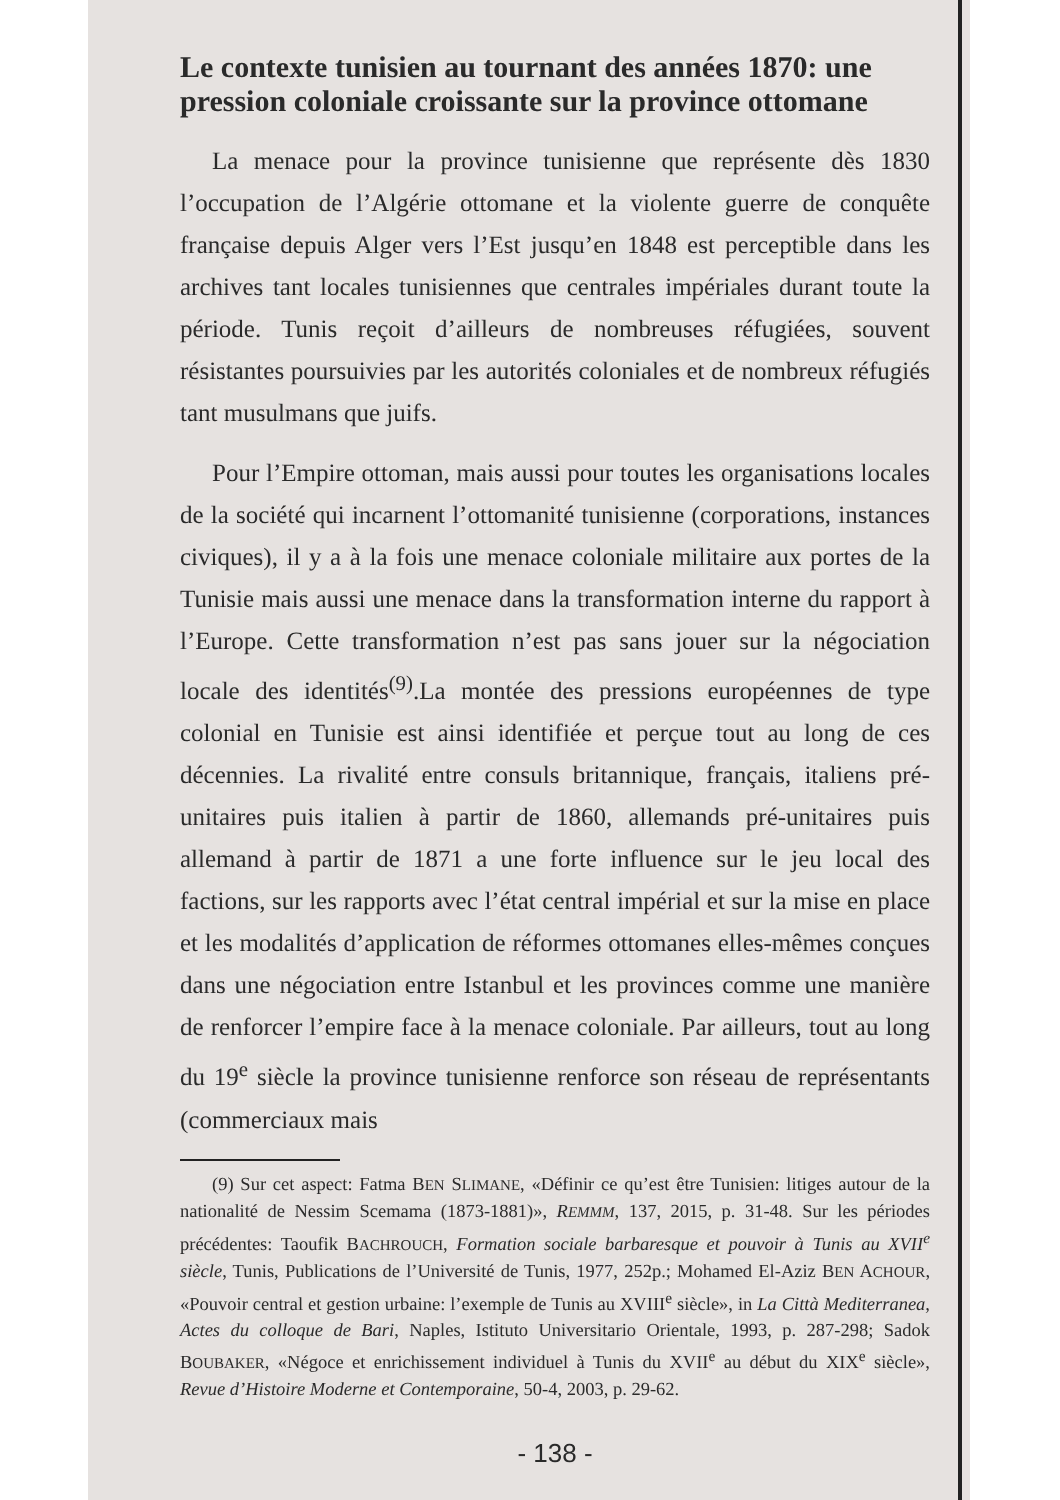Le contexte tunisien au tournant des années 1870: une pression coloniale croissante sur la province ottomane
La menace pour la province tunisienne que représente dès 1830 l’occupation de l’Algérie ottomane et la violente guerre de conquête française depuis Alger vers l’Est jusqu’en 1848 est perceptible dans les archives tant locales tunisiennes que centrales impériales durant toute la période. Tunis reçoit d’ailleurs de nombreuses réfugiées, souvent résistantes poursuivies par les autorités coloniales et de nombreux réfugiés tant musulmans que juifs.
Pour l’Empire ottoman, mais aussi pour toutes les organisations locales de la société qui incarnent l’ottomanité tunisienne (corporations, instances civiques), il y a à la fois une menace coloniale militaire aux portes de la Tunisie mais aussi une menace dans la transformation interne du rapport à l’Europe. Cette transformation n’est pas sans jouer sur la négociation locale des identités<sup>(9)</sup>.La montée des pressions européennes de type colonial en Tunisie est ainsi identifiée et perçue tout au long de ces décennies. La rivalité entre consuls britannique, français, italiens pré-unitaires puis italien à partir de 1860, allemands pré-unitaires puis allemand à partir de 1871 a une forte influence sur le jeu local des factions, sur les rapports avec l’état central impérial et sur la mise en place et les modalités d’application de réformes ottomanes elles-mêmes conçues dans une négociation entre Istanbul et les provinces comme une manière de renforcer l’empire face à la menace coloniale. Par ailleurs, tout au long du 19<sup>e</sup> siècle la province tunisienne renforce son réseau de représentants (commerciaux mais
(9) Sur cet aspect: Fatma BEN SLIMANE, «Définir ce qu’est être Tunisien: litiges autour de la nationalité de Nessim Scemama (1873-1881)», REMMM, 137, 2015, p. 31-48. Sur les périodes précédentes: Taoufik BACHROUCH, Formation sociale barbaresque et pouvoir à Tunis au XVII<sup>e</sup> siècle, Tunis, Publications de l’Université de Tunis, 1977, 252p.; Mohamed El-Aziz BEN ACHOUR, «Pouvoir central et gestion urbaine: l’exemple de Tunis au XVIII<sup>e</sup> siècle», in La Città Mediterranea, Actes du colloque de Bari, Naples, Istituto Universitario Orientale, 1993, p. 287-298; Sadok BOUBAKER, «Négoce et enrichissement individuel à Tunis du XVII<sup>e</sup> au début du XIX<sup>e</sup> siècle», Revue d’Histoire Moderne et Contemporaine, 50-4, 2003, p. 29-62.
- 138 -